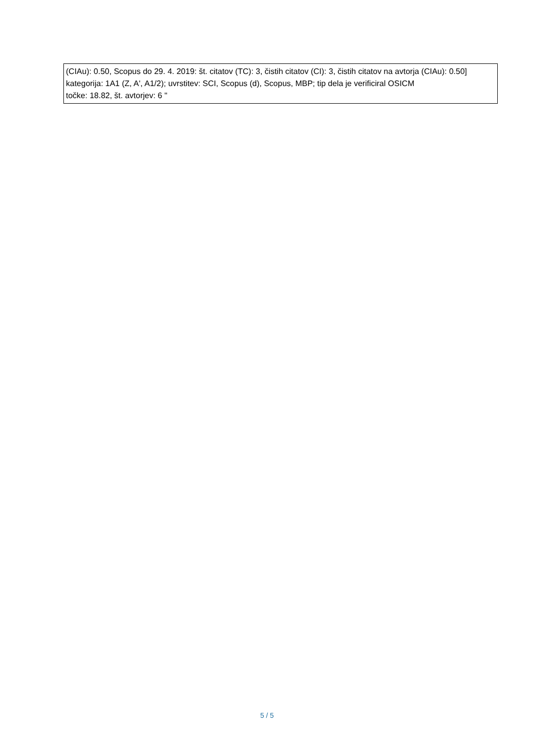| (CIAu): 0.50, Scopus do 29. 4. 2019: št. citatov (TC): 3, čistih citatov (CI): 3, čistih citatov na avtorja (CIAu): 0.50] kategorija: 1A1 (Z, A', A1/2); uvrstitev: SCI, Scopus (d), Scopus, MBP; tip dela je verificiral OSICM točke: 18.82, št. avtorjev: 6 " |
5 / 5